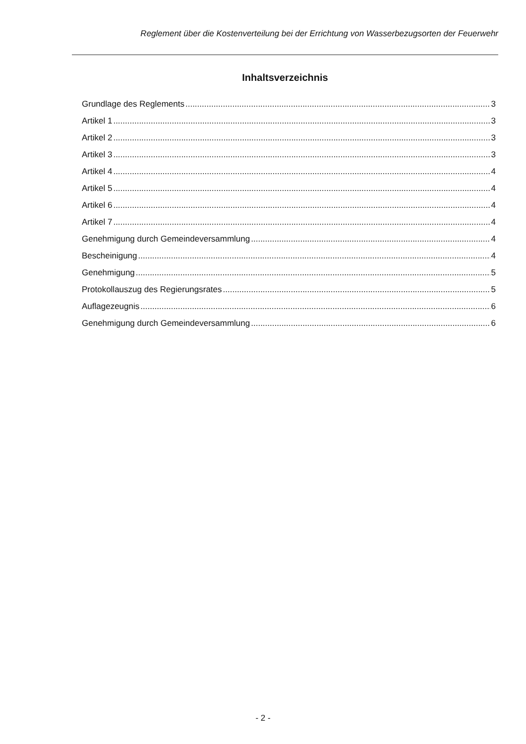Reglement über die Kostenverteilung bei der Errichtung von Wasserbezugsorten der Feuerwehr
Inhaltsverzeichnis
Grundlage des Reglements 3
Artikel 1 3
Artikel 2 3
Artikel 3 3
Artikel 4 4
Artikel 5 4
Artikel 6 4
Artikel 7 4
Genehmigung durch Gemeindeversammlung 4
Bescheinigung 4
Genehmigung 5
Protokollauszug des Regierungsrates 5
Auflagezeugnis 6
Genehmigung durch Gemeindeversammlung 6
- 2 -